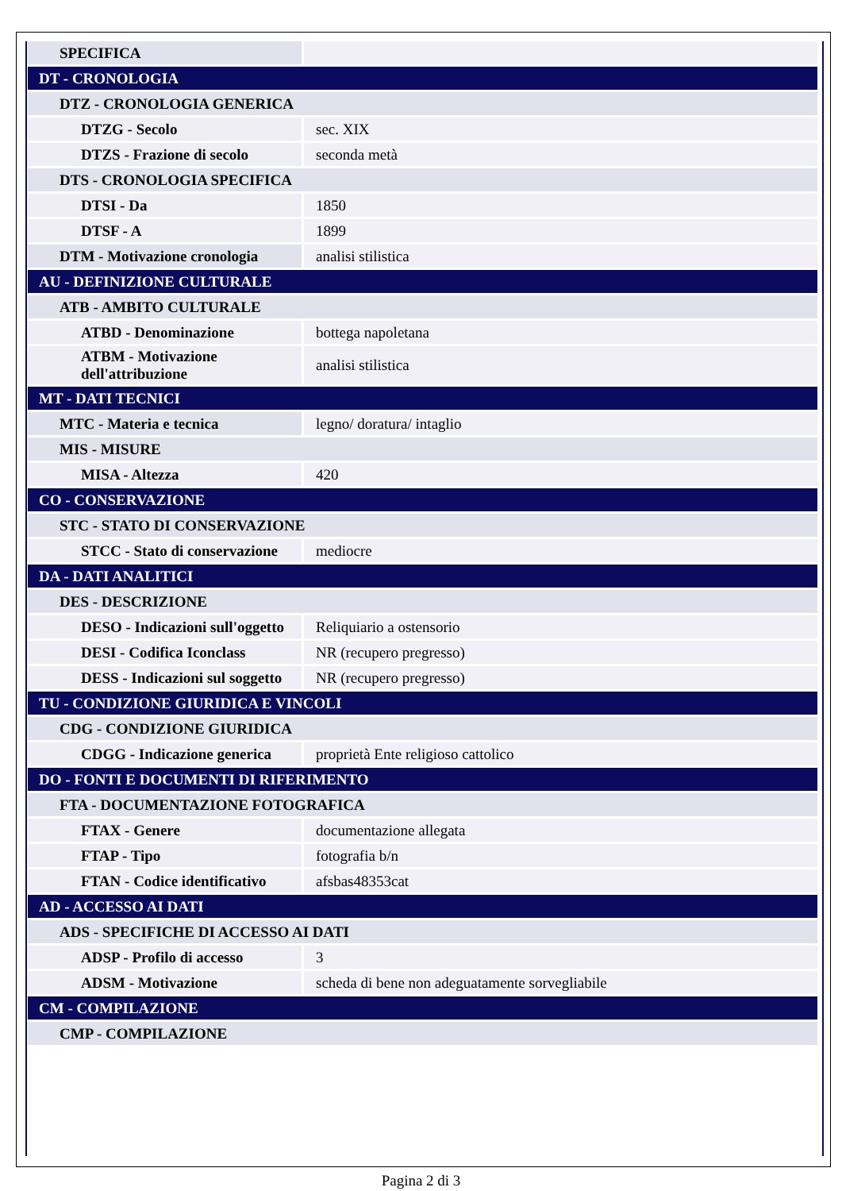| SPECIFICA | |
| DT - CRONOLOGIA | |
| DTZ - CRONOLOGIA GENERICA | |
| DTZG - Secolo | sec. XIX |
| DTZS - Frazione di secolo | seconda metà |
| DTS - CRONOLOGIA SPECIFICA | |
| DTSI - Da | 1850 |
| DTSF - A | 1899 |
| DTM - Motivazione cronologia | analisi stilistica |
| AU - DEFINIZIONE CULTURALE | |
| ATB - AMBITO CULTURALE | |
| ATBD - Denominazione | bottega napoletana |
| ATBM - Motivazione dell'attribuzione | analisi stilistica |
| MT - DATI TECNICI | |
| MTC - Materia e tecnica | legno/ doratura/ intaglio |
| MIS - MISURE | |
| MISA - Altezza | 420 |
| CO - CONSERVAZIONE | |
| STC - STATO DI CONSERVAZIONE | |
| STCC - Stato di conservazione | mediocre |
| DA - DATI ANALITICI | |
| DES - DESCRIZIONE | |
| DESO - Indicazioni sull'oggetto | Reliquiario a ostensorio |
| DESI - Codifica Iconclass | NR (recupero pregresso) |
| DESS - Indicazioni sul soggetto | NR (recupero pregresso) |
| TU - CONDIZIONE GIURIDICA E VINCOLI | |
| CDG - CONDIZIONE GIURIDICA | |
| CDGG - Indicazione generica | proprietà Ente religioso cattolico |
| DO - FONTI E DOCUMENTI DI RIFERIMENTO | |
| FTA - DOCUMENTAZIONE FOTOGRAFICA | |
| FTAX - Genere | documentazione allegata |
| FTAP - Tipo | fotografia b/n |
| FTAN - Codice identificativo | afsbas48353cat |
| AD - ACCESSO AI DATI | |
| ADS - SPECIFICHE DI ACCESSO AI DATI | |
| ADSP - Profilo di accesso | 3 |
| ADSM - Motivazione | scheda di bene non adeguatamente sorvegliabile |
| CM - COMPILAZIONE | |
| CMP - COMPILAZIONE | |
Pagina 2 di 3